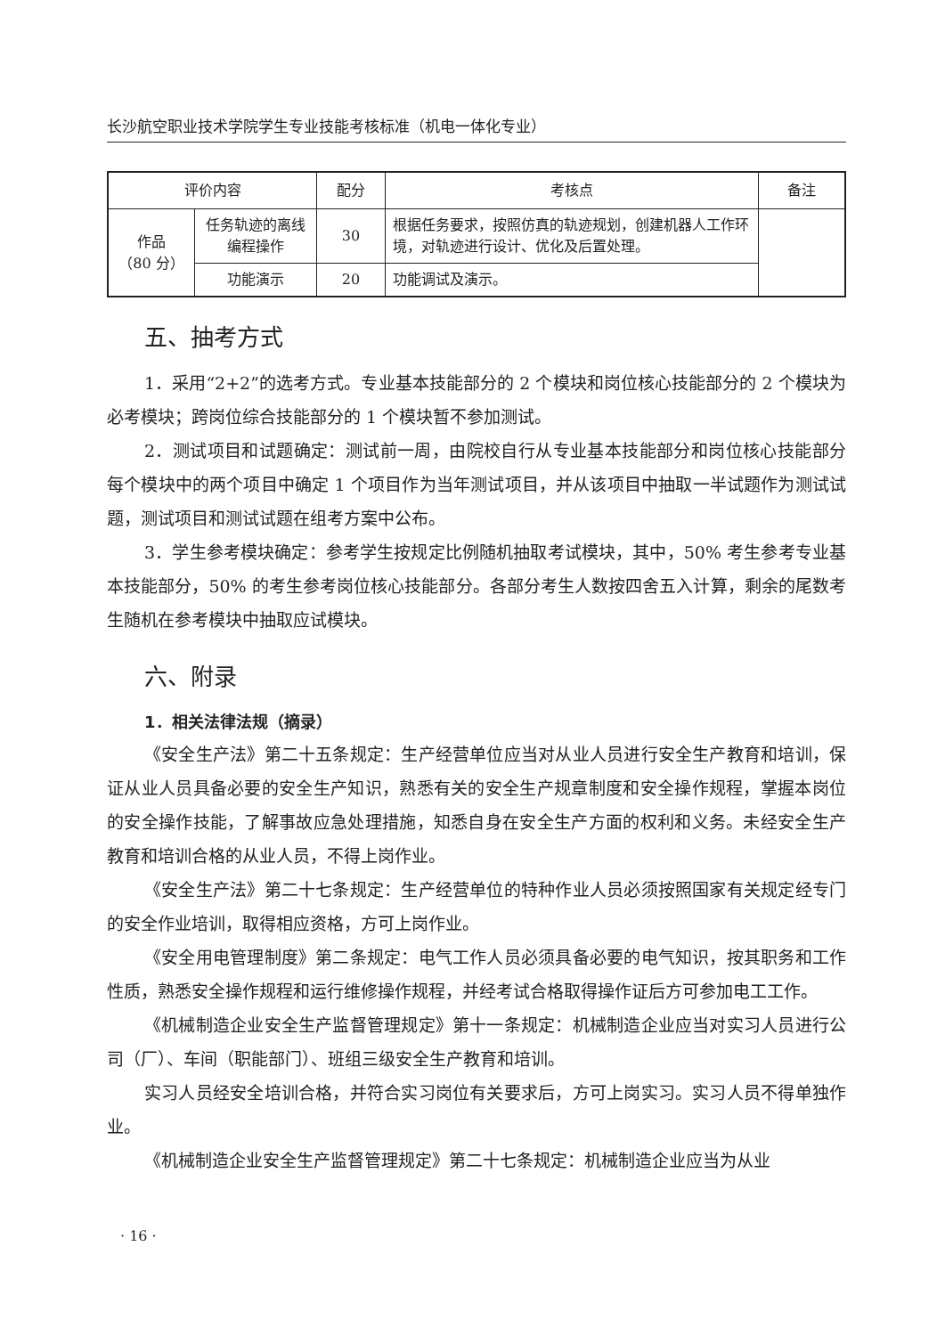长沙航空职业技术学院学生专业技能考核标准（机电一体化专业）
| 评价内容 | | 配分 | 考核点 | 备注 |
| --- | --- | --- | --- | --- |
| 作品 （80 分） | 任务轨迹的离线编程操作 | 30 | 根据任务要求，按照仿真的轨迹规划，创建机器人工作环境，对轨迹进行设计、优化及后置处理。 | |
| | 功能演示 | 20 | 功能调试及演示。 | |
五、抽考方式
1．采用“2+2”的选考方式。专业基本技能部分的 2 个模块和岗位核心技能部分的 2 个模块为必考模块；跨岗位综合技能部分的 1 个模块暂不参加测试。
2．测试项目和试题确定：测试前一周，由院校自行从专业基本技能部分和岗位核心技能部分每个模块中的两个项目中确定 1 个项目作为当年测试项目，并从该项目中抽取一半试题作为测试试题，测试项目和测试试题在组考方案中公布。
3．学生参考模块确定：参考学生按规定比例随机抽取考试模块，其中，50% 考生参考专业基本技能部分，50% 的考生参考岗位核心技能部分。各部分考生人数按四舍五入计算，剩余的尾数考生随机在参考模块中抽取应试模块。
六、附录
1．相关法律法规（摘录）
《安全生产法》第二十五条规定：生产经营单位应当对从业人员进行安全生产教育和培训，保证从业人员具备必要的安全生产知识，熟悉有关的安全生产规章制度和安全操作规程，掌握本岗位的安全操作技能，了解事故应急处理措施，知悉自身在安全生产方面的权利和义务。未经安全生产教育和培训合格的从业人员，不得上岗作业。
《安全生产法》第二十七条规定：生产经营单位的特种作业人员必须按照国家有关规定经专门的安全作业培训，取得相应资格，方可上岗作业。
《安全用电管理制度》第二条规定：电气工作人员必须具备必要的电气知识，按其职务和工作性质，熟悉安全操作规程和运行维修操作规程，并经考试合格取得操作证后方可参加电工工作。
《机械制造企业安全生产监督管理规定》第十一条规定：机械制造企业应当对实习人员进行公司（厂）、车间（职能部门）、班组三级安全生产教育和培训。
实习人员经安全培训合格，并符合实习岗位有关要求后，方可上岗实习。实习人员不得单独作业。
《机械制造企业安全生产监督管理规定》第二十七条规定：机械制造企业应当为从业
· 16 ·